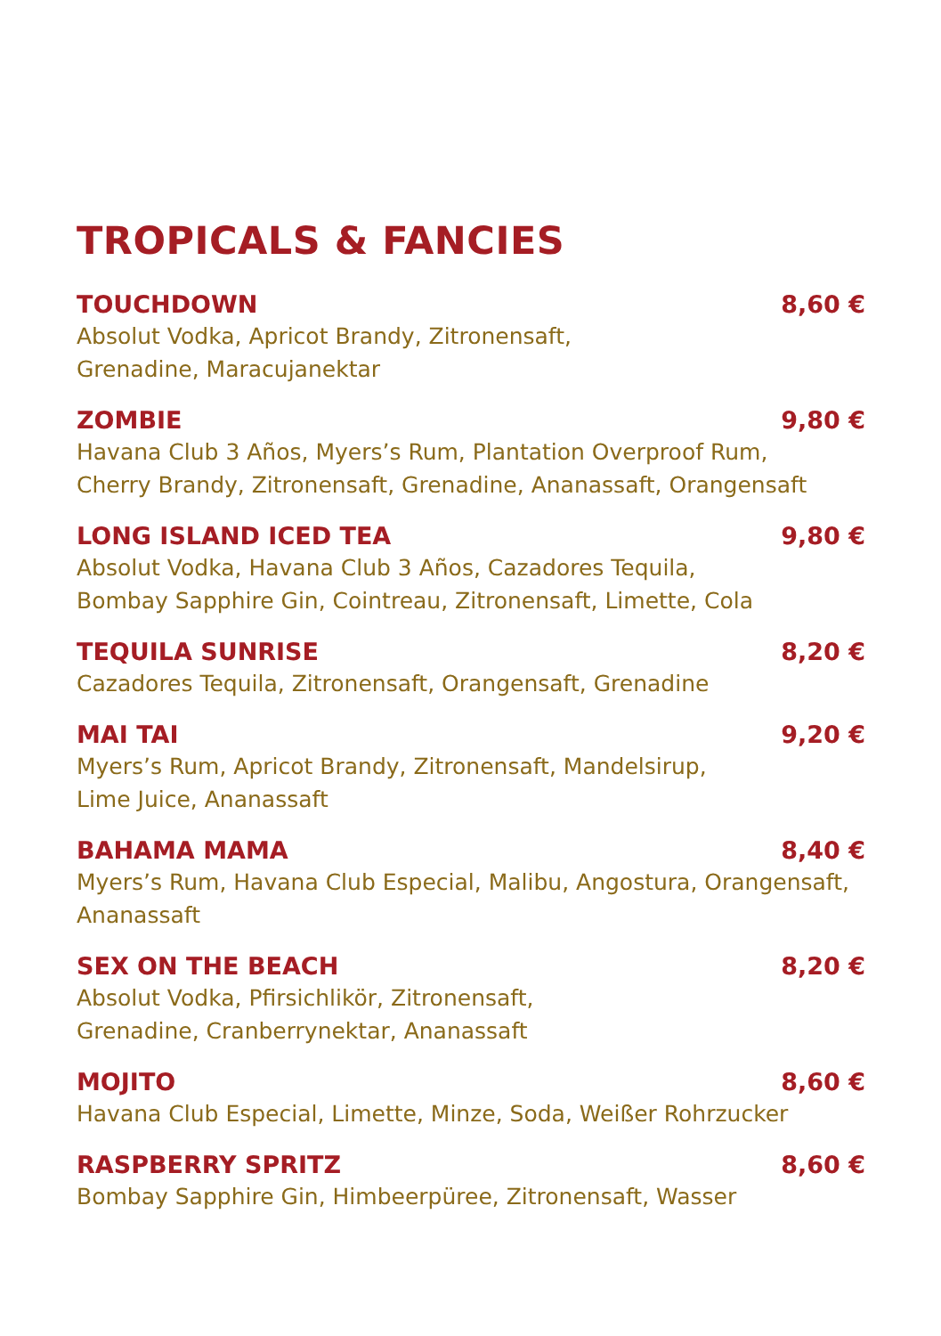TROPICALS & FANCIES
TOUCHDOWN 8,60 €
Absolut Vodka, Apricot Brandy, Zitronensaft,
Grenadine, Maracujanektar
ZOMBIE 9,80 €
Havana Club 3 Años, Myers’s Rum, Plantation Overproof Rum,
Cherry Brandy, Zitronensaft, Grenadine, Ananassaft, Orangensaft
LONG ISLAND ICED TEA 9,80 €
Absolut Vodka, Havana Club 3 Años, Cazadores Tequila,
Bombay Sapphire Gin, Cointreau, Zitronensaft, Limette, Cola
TEQUILA SUNRISE 8,20 €
Cazadores Tequila, Zitronensaft, Orangensaft, Grenadine
MAI TAI 9,20 €
Myers’s Rum, Apricot Brandy, Zitronensaft, Mandelsirup,
Lime Juice, Ananassaft
BAHAMA MAMA 8,40 €
Myers’s Rum, Havana Club Especial, Malibu, Angostura, Orangensaft,
Ananassaft
SEX ON THE BEACH 8,20 €
Absolut Vodka, Pfirsichlikör, Zitronensaft,
Grenadine, Cranberrynektar, Ananassaft
MOJITO 8,60 €
Havana Club Especial, Limette, Minze, Soda, Weißer Rohrzucker
RASPBERRY SPRITZ 8,60 €
Bombay Sapphire Gin, Himbeerpüree, Zitronensaft, Wasser